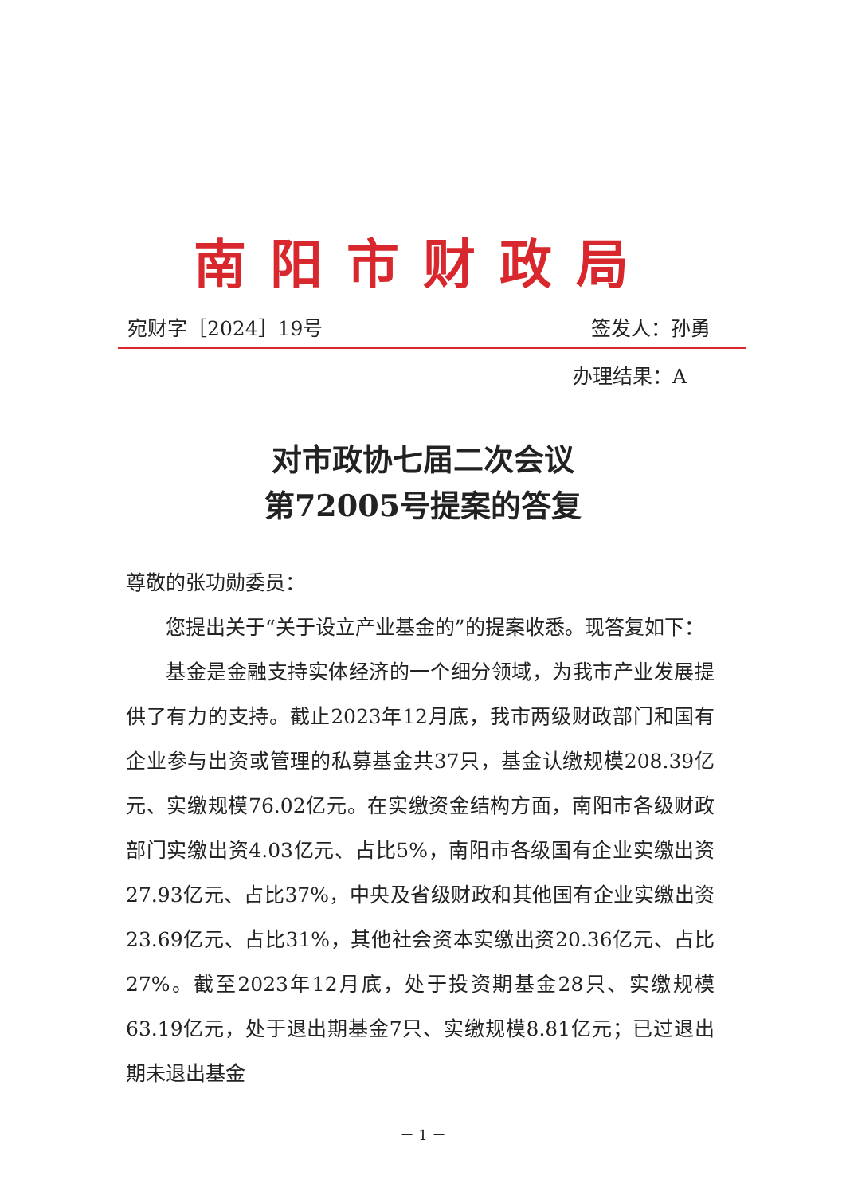南阳市财政局
宛财字［2024］19号 签发人：孙勇
办理结果：A
对市政协七届二次会议
第72005号提案的答复
尊敬的张功勋委员：
您提出关于“关于设立产业基金的”的提案收悉。现答复如下：
基金是金融支持实体经济的一个细分领域，为我市产业发展提供了有力的支持。截止2023年12月底，我市两级财政部门和国有企业参与出资或管理的私募基金共37只，基金认缴规模208.39亿元、实缴规模76.02亿元。在实缴资金结构方面，南阳市各级财政部门实缴出资4.03亿元、占比5%，南阳市各级国有企业实缴出资27.93亿元、占比37%，中央及省级财政和其他国有企业实缴出资23.69亿元、占比31%，其他社会资本实缴出资20.36亿元、占比27%。截至2023年12月底，处于投资期基金28只、实缴规模63.19亿元，处于退出期基金7只、实缴规模8.81亿元；已过退出期未退出基金
－ 1 －